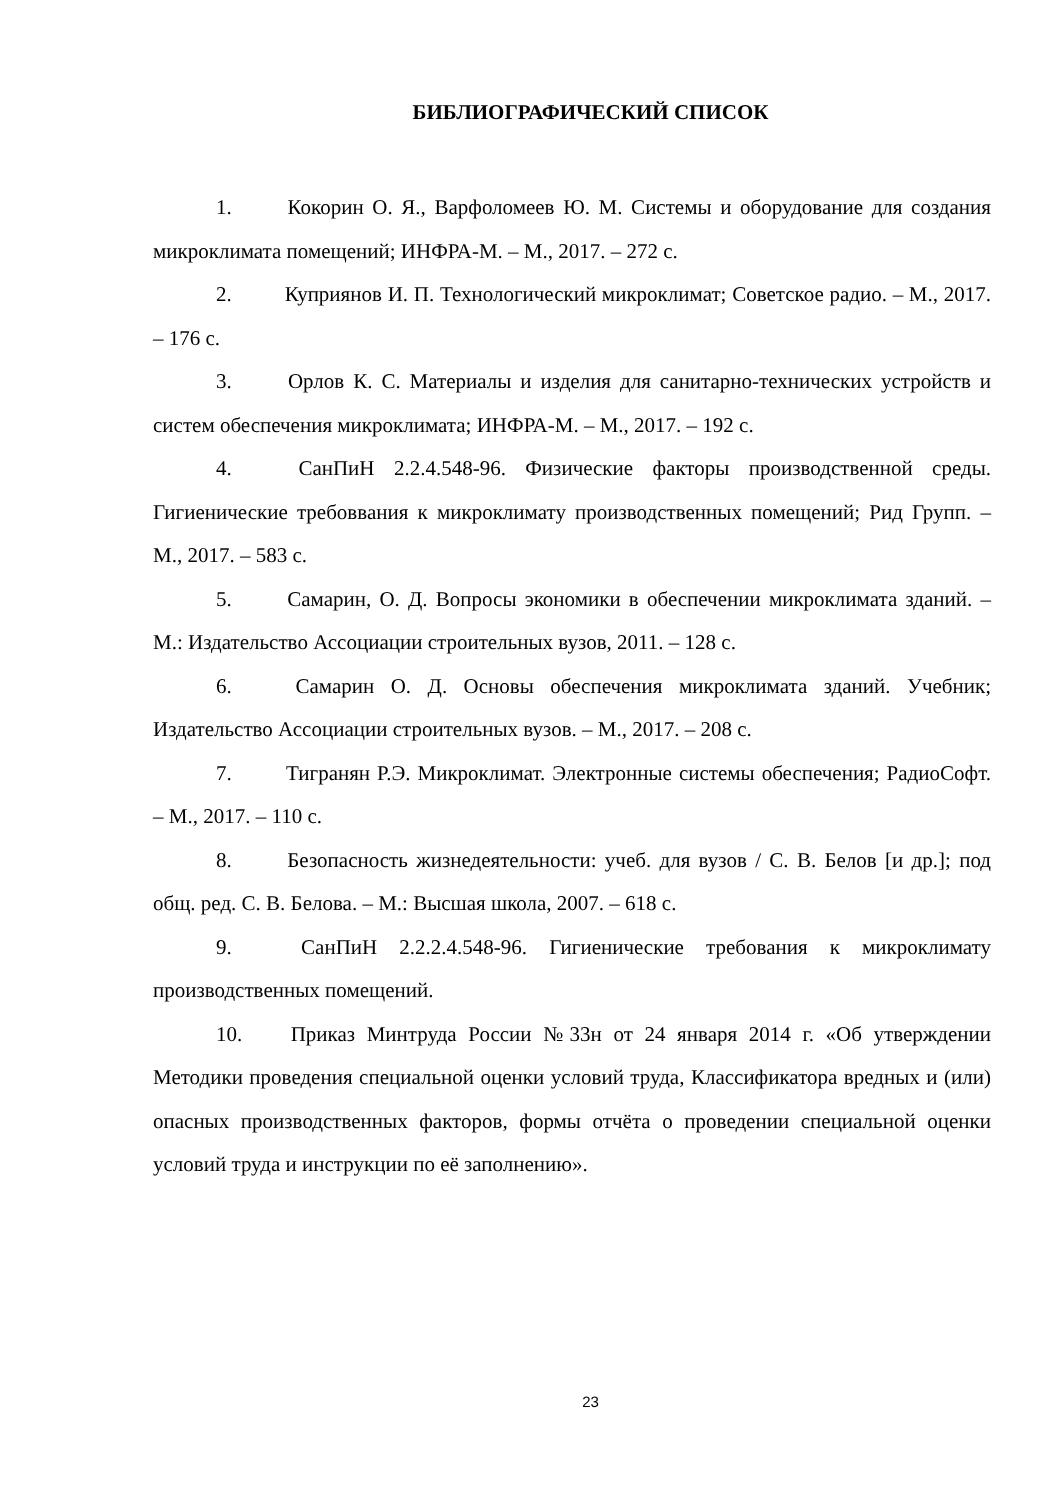БИБЛИОГРАФИЧЕСКИЙ СПИСОК
1. Кокорин О. Я., Варфоломеев Ю. М. Системы и оборудование для создания микроклимата помещений; ИНФРА-М. – М., 2017. – 272 с.
2. Куприянов И. П. Технологический микроклимат; Советское радио. – М., 2017. – 176 с.
3. Орлов К. С. Материалы и изделия для санитарно-технических устройств и систем обеспечения микроклимата; ИНФРА-М. – М., 2017. – 192 с.
4. СанПиН 2.2.4.548-96. Физические факторы производственной среды. Гигиенические требоввания к микроклимату производственных помещений; Рид Групп. – М., 2017. – 583 с.
5. Самарин, О. Д. Вопросы экономики в обеспечении микроклимата зданий. – М.: Издательство Ассоциации строительных вузов, 2011. – 128 с.
6. Самарин О. Д. Основы обеспечения микроклимата зданий. Учебник; Издательство Ассоциации строительных вузов. – М., 2017. – 208 с.
7. Тигранян Р.Э. Микроклимат. Электронные системы обеспечения; РадиоСофт. – М., 2017. – 110 с.
8. Безопасность жизнедеятельности: учеб. для вузов / С. В. Белов [и др.]; под общ. ред. С. В. Белова. – М.: Высшая школа, 2007. – 618 с.
9. СанПиН 2.2.2.4.548-96. Гигиенические требования к микроклимату производственных помещений.
10. Приказ Минтруда России №33н от 24 января 2014 г. «Об утверждении Методики проведения специальной оценки условий труда, Классификатора вредных и (или) опасных производственных факторов, формы отчёта о проведении специальной оценки условий труда и инструкции по её заполнению».
23